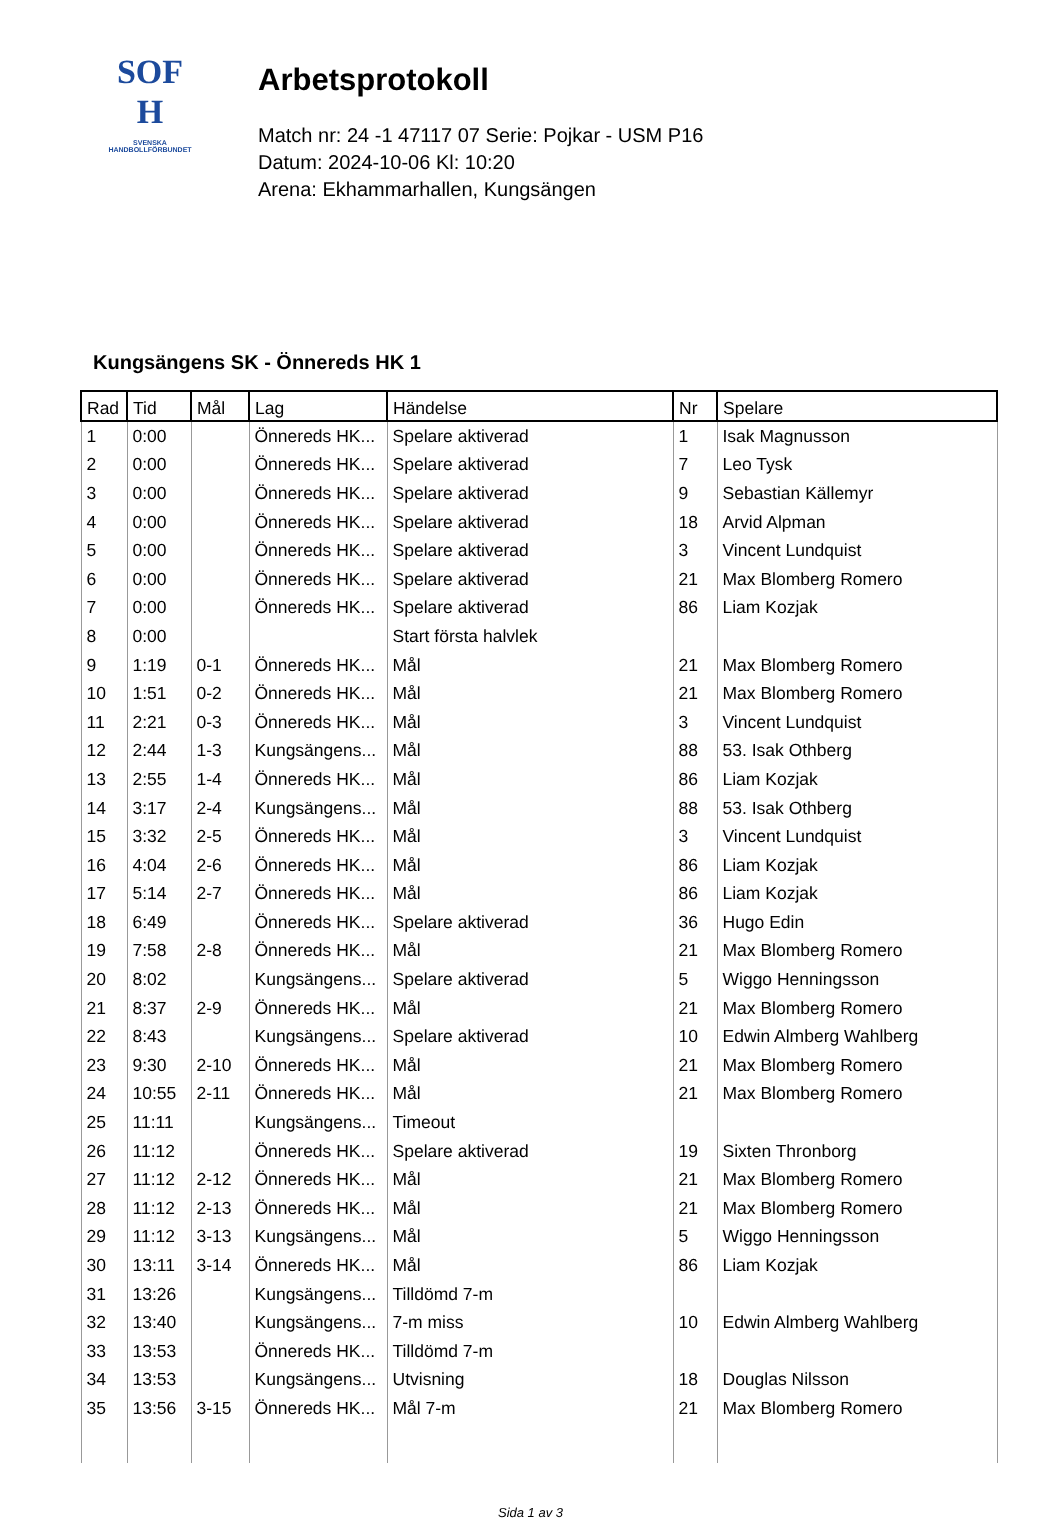SOF
H
SVENSKA
HANDBOLLFÖRBUNDET
Arbetsprotokoll
Match nr: 24 -1 47117 07 Serie: Pojkar - USM P16
Datum: 2024-10-06 Kl: 10:20
Arena: Ekhammarhallen, Kungsängen
Kungsängens SK - Önnereds HK 1
| Rad | Tid | Mål | Lag | Händelse | Nr | Spelare |
| --- | --- | --- | --- | --- | --- | --- |
| 1 | 0:00 | | Önnereds HK... | Spelare aktiverad | 1 | Isak Magnusson |
| 2 | 0:00 | | Önnereds HK... | Spelare aktiverad | 7 | Leo Tysk |
| 3 | 0:00 | | Önnereds HK... | Spelare aktiverad | 9 | Sebastian Källemyr |
| 4 | 0:00 | | Önnereds HK... | Spelare aktiverad | 18 | Arvid Alpman |
| 5 | 0:00 | | Önnereds HK... | Spelare aktiverad | 3 | Vincent Lundquist |
| 6 | 0:00 | | Önnereds HK... | Spelare aktiverad | 21 | Max Blomberg Romero |
| 7 | 0:00 | | Önnereds HK... | Spelare aktiverad | 86 | Liam Kozjak |
| 8 | 0:00 | | | Start första halvlek | | |
| 9 | 1:19 | 0-1 | Önnereds HK... | Mål | 21 | Max Blomberg Romero |
| 10 | 1:51 | 0-2 | Önnereds HK... | Mål | 21 | Max Blomberg Romero |
| 11 | 2:21 | 0-3 | Önnereds HK... | Mål | 3 | Vincent Lundquist |
| 12 | 2:44 | 1-3 | Kungsängens... | Mål | 88 | 53. Isak Othberg |
| 13 | 2:55 | 1-4 | Önnereds HK... | Mål | 86 | Liam Kozjak |
| 14 | 3:17 | 2-4 | Kungsängens... | Mål | 88 | 53. Isak Othberg |
| 15 | 3:32 | 2-5 | Önnereds HK... | Mål | 3 | Vincent Lundquist |
| 16 | 4:04 | 2-6 | Önnereds HK... | Mål | 86 | Liam Kozjak |
| 17 | 5:14 | 2-7 | Önnereds HK... | Mål | 86 | Liam Kozjak |
| 18 | 6:49 | | Önnereds HK... | Spelare aktiverad | 36 | Hugo Edin |
| 19 | 7:58 | 2-8 | Önnereds HK... | Mål | 21 | Max Blomberg Romero |
| 20 | 8:02 | | Kungsängens... | Spelare aktiverad | 5 | Wiggo Henningsson |
| 21 | 8:37 | 2-9 | Önnereds HK... | Mål | 21 | Max Blomberg Romero |
| 22 | 8:43 | | Kungsängens... | Spelare aktiverad | 10 | Edwin Almberg Wahlberg |
| 23 | 9:30 | 2-10 | Önnereds HK... | Mål | 21 | Max Blomberg Romero |
| 24 | 10:55 | 2-11 | Önnereds HK... | Mål | 21 | Max Blomberg Romero |
| 25 | 11:11 | | Kungsängens... | Timeout | | |
| 26 | 11:12 | | Önnereds HK... | Spelare aktiverad | 19 | Sixten Thronborg |
| 27 | 11:12 | 2-12 | Önnereds HK... | Mål | 21 | Max Blomberg Romero |
| 28 | 11:12 | 2-13 | Önnereds HK... | Mål | 21 | Max Blomberg Romero |
| 29 | 11:12 | 3-13 | Kungsängens... | Mål | 5 | Wiggo Henningsson |
| 30 | 13:11 | 3-14 | Önnereds HK... | Mål | 86 | Liam Kozjak |
| 31 | 13:26 | | Kungsängens... | Tilldömd 7-m | | |
| 32 | 13:40 | | Kungsängens... | 7-m miss | 10 | Edwin Almberg Wahlberg |
| 33 | 13:53 | | Önnereds HK... | Tilldömd 7-m | | |
| 34 | 13:53 | | Kungsängens... | Utvisning | 18 | Douglas Nilsson |
| 35 | 13:56 | 3-15 | Önnereds HK... | Mål 7-m | 21 | Max Blomberg Romero |
Sida 1 av 3